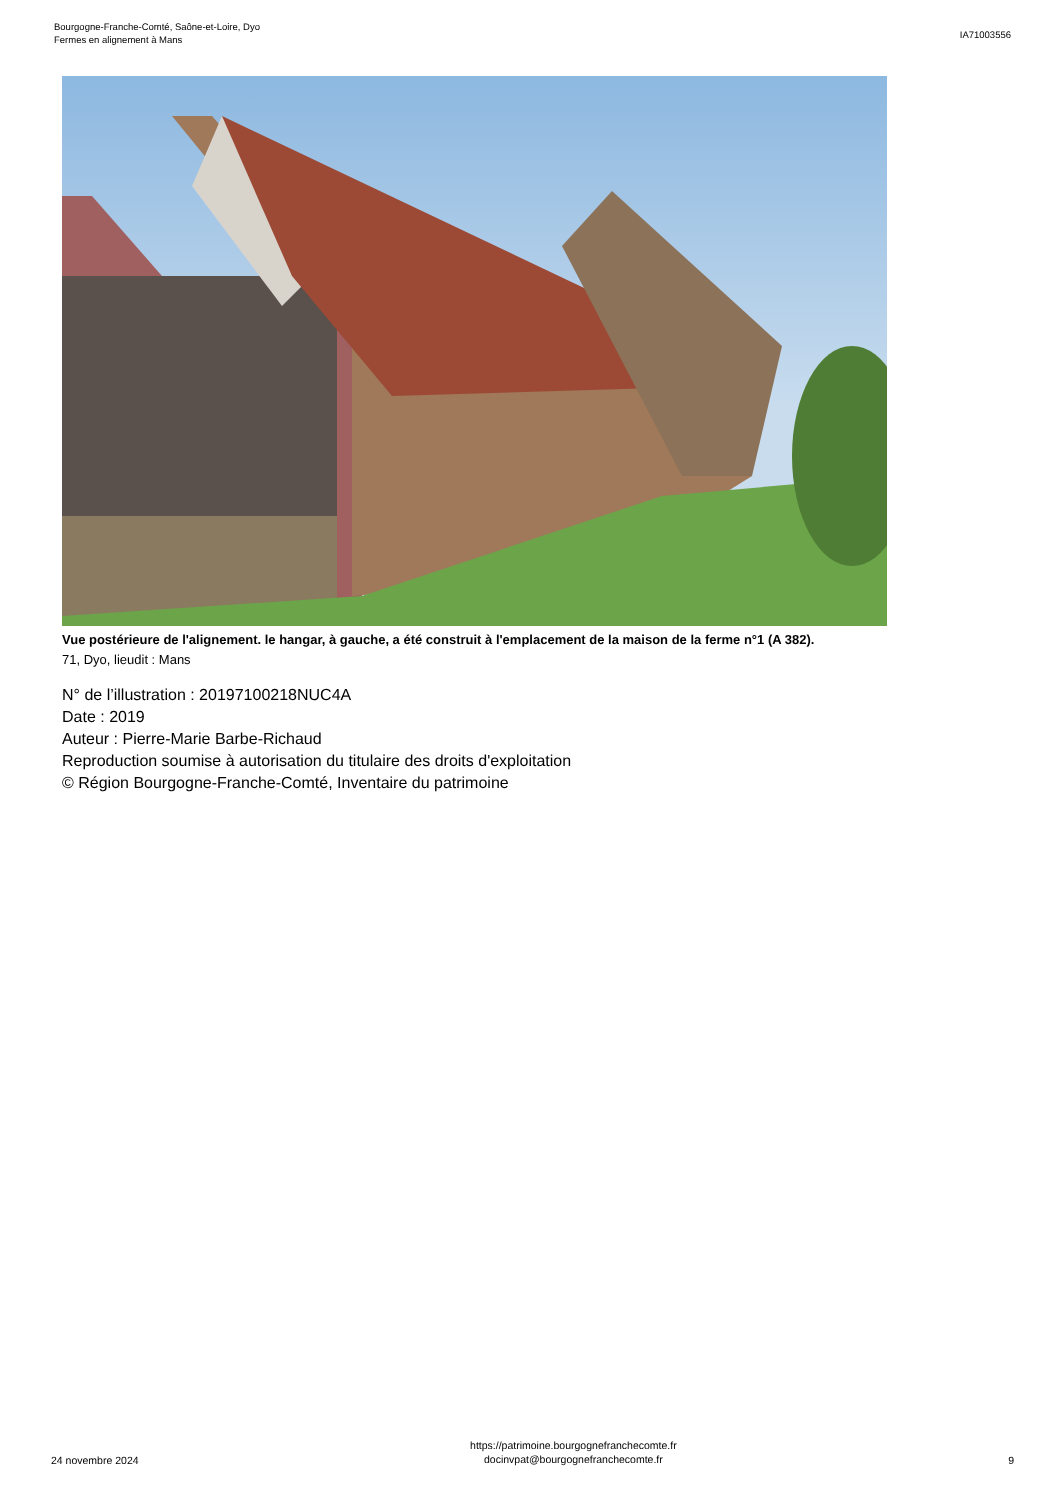Bourgogne-Franche-Comté, Saône-et-Loire, Dyo
Fermes en alignement à Mans
IA71003556
Vue postérieure de l'alignement. le hangar, à gauche, a été construit à l'emplacement de la maison de la ferme n°1 (A 382).
71, Dyo, lieudit : Mans
N° de l’illustration : 20197100218NUC4A
Date : 2019
Auteur : Pierre-Marie Barbe-Richaud
Reproduction soumise à autorisation du titulaire des droits d'exploitation
© Région Bourgogne-Franche-Comté, Inventaire du patrimoine
24 novembre 2024
https://patrimoine.bourgognefranchecomte.fr
docinvpat@bourgognefranchecomte.fr
9